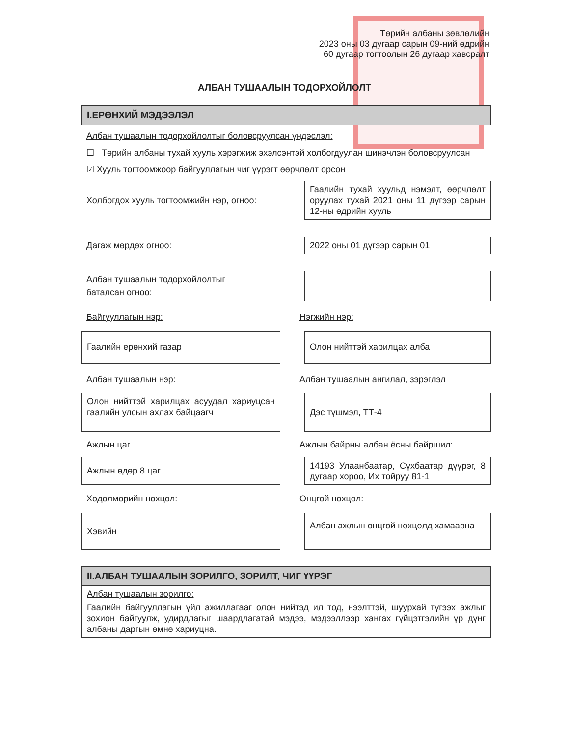Төрийн албаны зөвлөлийн
2023 оны 03 дугаар сарын 09-ний өдрийн
60 дугаар тогтоолын 26 дугаар хавсралт
АЛБАН ТУШААЛЫН ТОДОРХОЙЛОЛТ
I.ЕРӨНХИЙ МЭДЭЭЛЭЛ
Албан тушаалын тодорхойлолтыг боловсруулсан үндэслэл:
☐ Төрийн албаны тухай хууль хэрэгжиж эхэлсэнтэй холбогдуулан шинэчлэн боловсруулсан
☑ Хууль тогтоомжоор байгууллагын чиг үүрэгт өөрчлөлт орсон
Холбогдох хууль тогтоомжийн нэр, огноо:
Гаалийн тухай хуульд нэмэлт, өөрчлөлт оруулах тухай 2021 оны 11 дүгээр сарын 12-ны өдрийн хууль
Дагаж мөрдөх огноо:
2022 оны 01 дүгээр сарын 01
Албан тушаалын тодорхойлолтыг
баталсан огноо:
Байгууллагын нэр: Нэгжийн нэр:
Гаалийн ерөнхий газар Олон нийттэй харилцах алба
Албан тушаалын нэр: Албан тушаалын ангилал, зэрэглэл
Олон нийттэй харилцах асуудал хариуцсан гаалийн улсын ахлах байцаагч
Дэс түшмэл, ТТ-4
Ажлын цаг Ажлын байрны албан ёсны байршил:
Ажлын өдөр 8 цаг
14193 Улаанбаатар, Сүхбаатар дүүрэг, 8 дугаар хороо, Их тойруу 81-1
Хөдөлмөрийн нөхцөл: Онцгой нөхцөл:
Хэвийн
Албан ажлын онцгой нөхцөлд хамаарна
II.АЛБАН ТУШААЛЫН ЗОРИЛГО, ЗОРИЛТ, ЧИГ ҮҮРЭГ
Албан тушаалын зорилго:
Гаалийн байгууллагын үйл ажиллагааг олон нийтэд ил тод, нээлттэй, шуурхай түгээх ажлыг зохион байгуулж, удирдлагыг шаардлагатай мэдээ, мэдээллээр хангах гүйцэтгэлийн үр дүнг албаны даргын өмнө хариуцна.